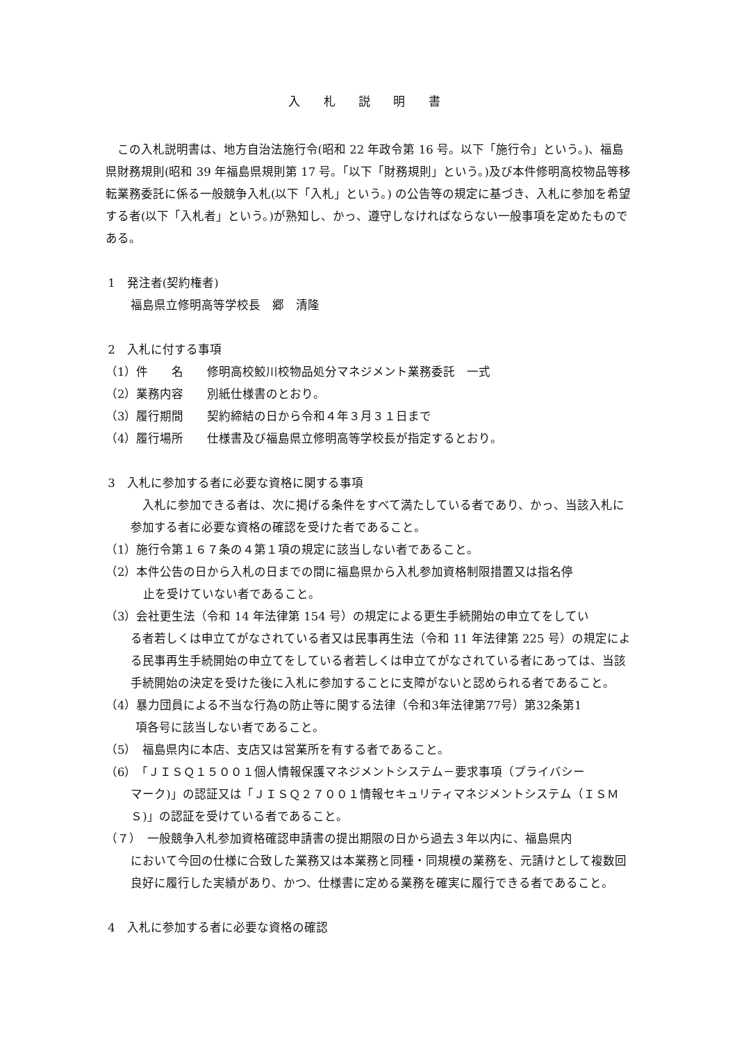入 札 説 明 書
この入札説明書は、地方自治法施行令(昭和 22 年政令第 16 号。以下「施行令」という。)、福島県財務規則(昭和 39 年福島県規則第 17 号。「以下「財務規則」という。)及び本件修明高校物品等移転業務委託に係る一般競争入札(以下「入札」という。) の公告等の規定に基づき、入札に参加を希望する者(以下「入札者」という。)が熟知し、かっ、遵守しなければならない一般事項を定めたものである。
1　発注者(契約権者)
福島県立修明高等学校長　郷　清隆
2　入札に付する事項
（1）件　　名　　修明高校鮫川校物品処分マネジメント業務委託　一式
（2）業務内容　　別紙仕様書のとおり。
（3）履行期間　　契約締結の日から令和４年３月３１日まで
（4）履行場所　　仕様書及び福島県立修明高等学校長が指定するとおり。
3　入札に参加する者に必要な資格に関する事項
入札に参加できる者は、次に掲げる条件をすべて満たしている者であり、かっ、当該入札に参加する者に必要な資格の確認を受けた者であること。
（1）施行令第１６７条の４第１項の規定に該当しない者であること。
（2）本件公告の日から入札の日までの間に福島県から入札参加資格制限措置又は指名停
止を受けていない者であること。
（3）会社更生法（令和 14 年法律第 154 号）の規定による更生手続開始の申立てをしてい
る者若しくは申立てがなされている者又は民事再生法（令和 11 年法律第 225 号）の規定による民事再生手続開始の申立てをしている者若しくは申立てがなされている者にあっては、当該手続開始の決定を受けた後に入札に参加することに支障がないと認められる者であること。
（4）暴力団員による不当な行為の防止等に関する法律（令和3年法律第77号）第32条第1
項各号に該当しない者であること。
（5）　福島県内に本店、支店又は営業所を有する者であること。
（6）「ＪＩＳＱ１５００１個人情報保護マネジメントシステム－要求事項（プライバシー
マーク)」の認証又は「ＪＩＳＱ２７００１情報セキュリティマネジメントシステム（ＩＳＭＳ)」の認証を受けている者であること。
（７）　一般競争入札参加資格確認申請書の提出期限の日から過去３年以内に、福島県内
において今回の仕様に合致した業務又は本業務と同種・同規模の業務を、元請けとして複数回良好に履行した実績があり、かつ、仕様書に定める業務を確実に履行できる者であること。
4　入札に参加する者に必要な資格の確認